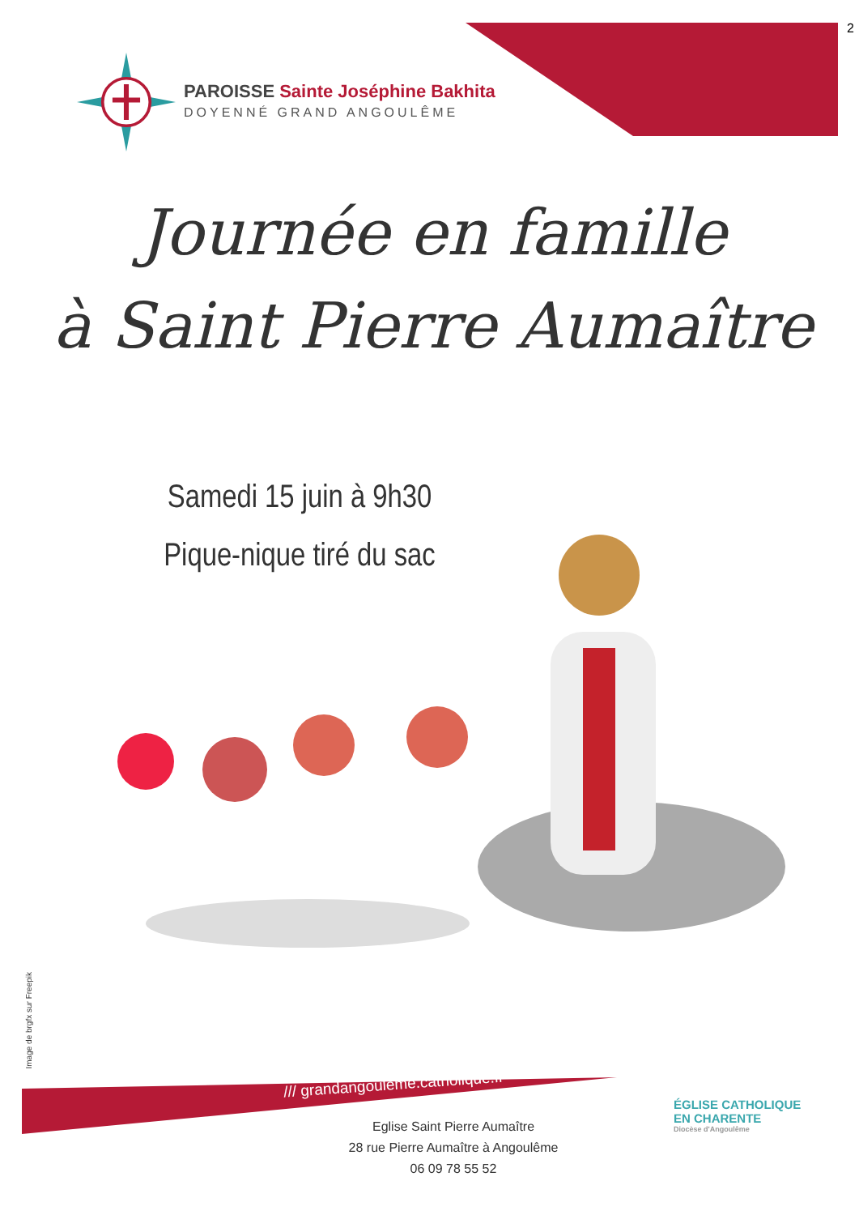2
PAROISSE Sainte Joséphine Bakhita
DOYENNÉ GRAND ANGOULÊME
Journée en famille
à Saint Pierre Aumaître
Samedi 15 juin à 9h30
Pique-nique tiré du sac
Image de brgfx sur Freepik
/// grandangouleme.catholique.fr
Eglise Saint Pierre Aumaître
28 rue Pierre Aumaître à Angoulême
06 09 78 55 52
ÉGLISE CATHOLIQUE
EN CHARENTE
Diocèse d'Angoulême